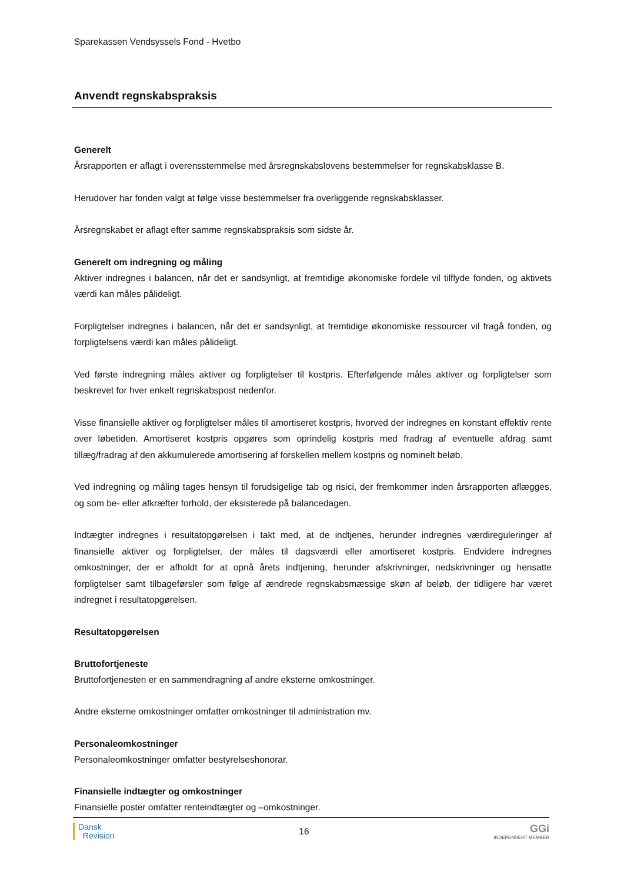Sparekassen Vendsyssels Fond - Hvetbo
Anvendt regnskabspraksis
Generelt
Årsrapporten er aflagt i overensstemmelse med årsregnskabslovens bestemmelser for regnskabsklasse B.
Herudover har fonden valgt at følge visse bestemmelser fra overliggende regnskabsklasser.
Årsregnskabet er aflagt efter samme regnskabspraksis som sidste år.
Generelt om indregning og måling
Aktiver indregnes i balancen, når det er sandsynligt, at fremtidige økonomiske fordele vil tilflyde fonden, og aktivets værdi kan måles pålideligt.
Forpligtelser indregnes i balancen, når det er sandsynligt, at fremtidige økonomiske ressourcer vil fragå fonden, og forpligtelsens værdi kan måles pålideligt.
Ved første indregning måles aktiver og forpligtelser til kostpris. Efterfølgende måles aktiver og forpligtelser som beskrevet for hver enkelt regnskabspost nedenfor.
Visse finansielle aktiver og forpligtelser måles til amortiseret kostpris, hvorved der indregnes en konstant effektiv rente over løbetiden. Amortiseret kostpris opgøres som oprindelig kostpris med fradrag af eventuelle afdrag samt tillæg/fradrag af den akkumulerede amortisering af forskellen mellem kostpris og nominelt beløb.
Ved indregning og måling tages hensyn til forudsigelige tab og risici, der fremkommer inden årsrapporten aflægges, og som be- eller afkræfter forhold, der eksisterede på balancedagen.
Indtægter indregnes i resultatopgørelsen i takt med, at de indtjenes, herunder indregnes værdireguleringer af finansielle aktiver og forpligtelser, der måles til dagsværdi eller amortiseret kostpris. Endvidere indregnes omkostninger, der er afholdt for at opnå årets indtjening, herunder afskrivninger, nedskrivninger og hensatte forpligtelser samt tilbageførsler som følge af ændrede regnskabsmæssige skøn af beløb, der tidligere har været indregnet i resultatopgørelsen.
Resultatopgørelsen
Bruttofortjeneste
Bruttofortjenesten er en sammendragning af andre eksterne omkostninger.
Andre eksterne omkostninger omfatter omkostninger til administration mv.
Personaleomkostninger
Personaleomkostninger omfatter bestyrelseshonorar.
Finansielle indtægter og omkostninger
Finansielle poster omfatter renteindtægter og –omkostninger.
Dansk
Revision
16
GGi
INDEPENDENT MEMBER